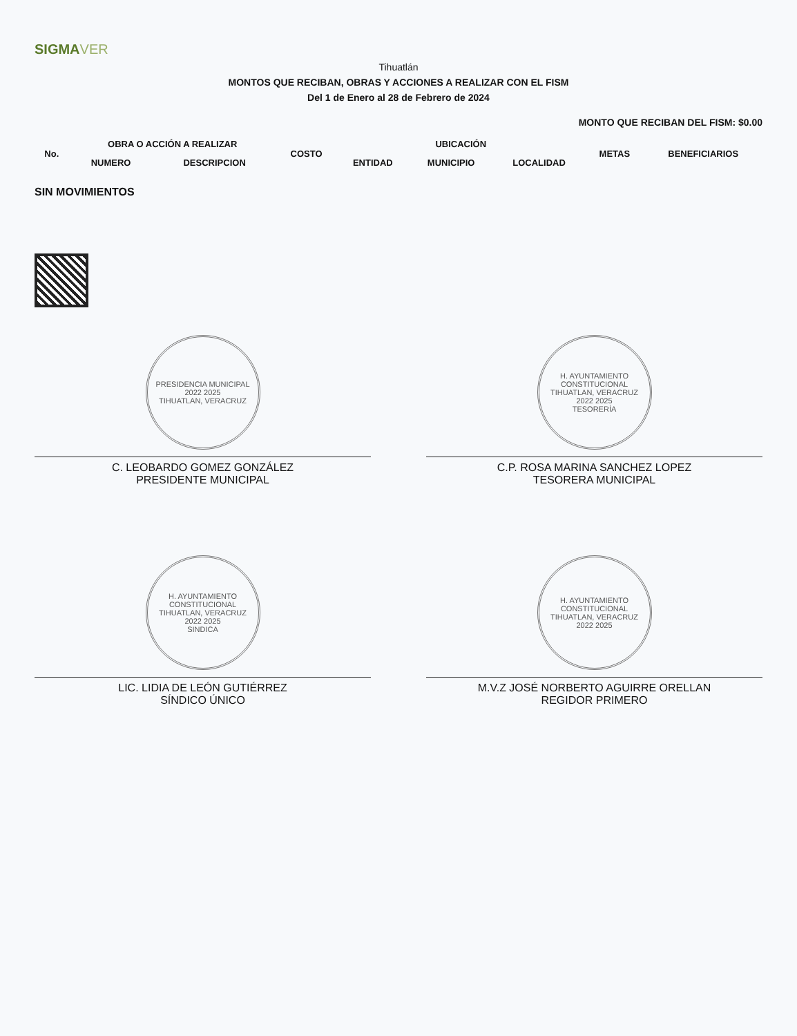SIGMAVER
Tihuatlán
MONTOS QUE RECIBAN, OBRAS Y ACCIONES A REALIZAR CON EL FISM
Del 1 de Enero al 28 de Febrero de 2024
MONTO QUE RECIBAN DEL FISM: $0.00
| No. | OBRA O ACCIÓN A REALIZAR | | COSTO | UBICACIÓN | | | METAS | BENEFICIARIOS |
| --- | --- | --- | --- | --- | --- | --- | --- | --- |
| | NUMERO | DESCRIPCION | | ENTIDAD | MUNICIPIO | LOCALIDAD | | |
SIN MOVIMIENTOS
PRESIDENCIA MUNICIPAL
2022 2025
TIHUATLAN, VERACRUZ
C. LEOBARDO GOMEZ GONZÁLEZ
PRESIDENTE MUNICIPAL
H. AYUNTAMIENTO CONSTITUCIONAL
TIHUATLAN, VERACRUZ
2022 2025
TESORERÍA
C.P. ROSA MARINA SANCHEZ LOPEZ
TESORERA MUNICIPAL
H. AYUNTAMIENTO CONSTITUCIONAL
TIHUATLAN, VERACRUZ
2022 2025
SINDICA
LIC. LIDIA DE LEÓN GUTIÉRREZ
SÍNDICO ÚNICO
H. AYUNTAMIENTO CONSTITUCIONAL
TIHUATLAN, VERACRUZ
2022 2025
M.V.Z JOSÉ NORBERTO AGUIRRE ORELLAN
REGIDOR PRIMERO